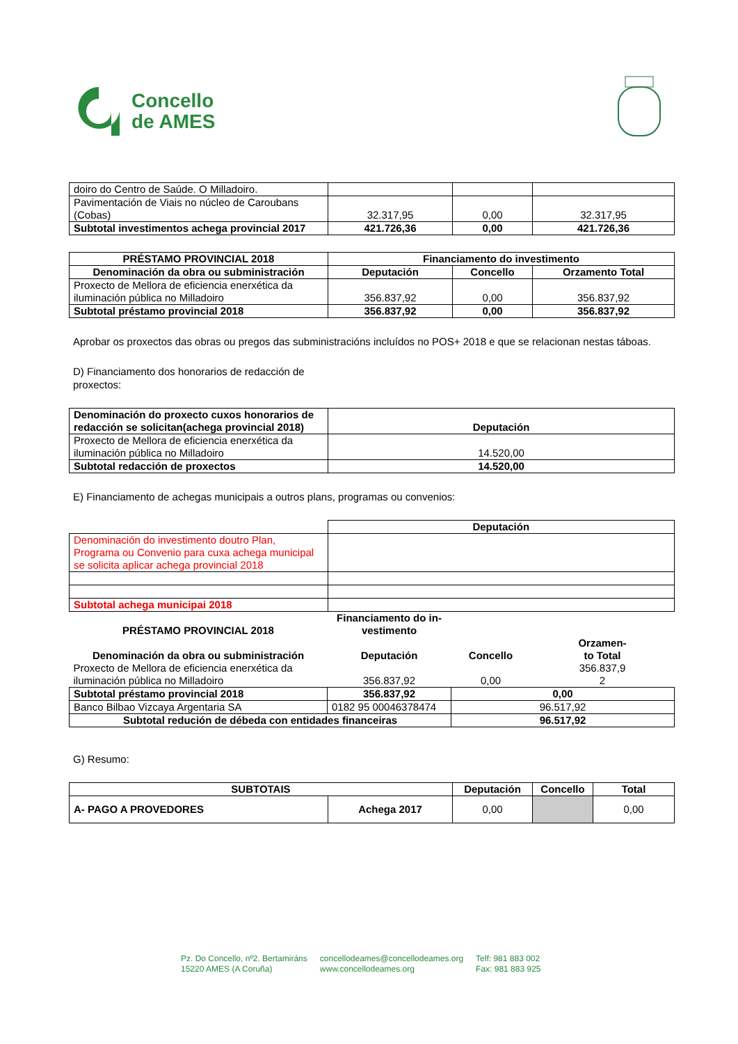Concello
de AMES
| doiro do Centro de Saúde. O Milladoiro. | | | |
| Pavimentación de Viais no núcleo de Caroubans (Cobas) | 32.317,95 | 0,00 | 32.317,95 |
| Subtotal investimentos achega provincial 2017 | 421.726,36 | 0,00 | 421.726,36 |
| PRÉSTAMO PROVINCIAL 2018 | Financiamento do investimento | | |
| --- | --- | --- | --- |
| Denominación da obra ou subministración | Deputación | Concello | Orzamento Total |
| Proxecto de Mellora de eficiencia enerxética da iluminación pública no Milladoiro | 356.837,92 | 0,00 | 356.837,92 |
| Subtotal préstamo provincial 2018 | 356.837,92 | 0,00 | 356.837,92 |
Aprobar os proxectos das obras ou pregos das subministracións incluídos no POS+ 2018 e que se relacionan nestas táboas.
D) Financiamento dos honorarios de redacción de
proxectos:
| Denominación do proxecto cuxos honorarios de redacción se solicitan(achega provincial 2018) | Deputación |
| --- | --- |
| Proxecto de Mellora de eficiencia enerxética da iluminación pública no Milladoiro | 14.520,00 |
| Subtotal redacción de proxectos | 14.520,00 |
E) Financiamento de achegas municipais a outros plans, programas ou convenios:
| | Deputación |
| Denominación do investimento doutro Plan, Programa ou Convenio para cuxa achega municipal se solicita aplicar achega provincial 2018 | |
| Subtotal achega municipai 2018 | |
| PRÉSTAMO PROVINCIAL 2018 | Financiamento do in- vestimento | | |
| --- | --- | --- | --- |
| Denominación da obra ou subministración | Deputación | Concello | Orzamen- to Total |
| Proxecto de Mellora de eficiencia enerxética da iluminación pública no Milladoiro | 356.837,92 | 0,00 | 356.837,9 2 |
| Subtotal préstamo provincial 2018 | 356.837,92 | 0,00 | |
| Banco Bilbao Vizcaya Argentaria SA | 0182 95 00046378474 | 96.517,92 | |
| Subtotal redución de débeda con entidades financeiras | | 96.517,92 | |
G) Resumo:
| SUBTOTAIS | | Deputación | Concello | Total |
| --- | --- | --- | --- | --- |
| A- PAGO A PROVEDORES | Achega 2017 | 0,00 | | 0,00 |
Pz. Do Concello, nº2. Bertamiráns
15220 AMES (A Coruña)
concellodeames@concellodeames.org
www.concellodeames.org
Telf: 981 883 002
Fax: 981 883 925